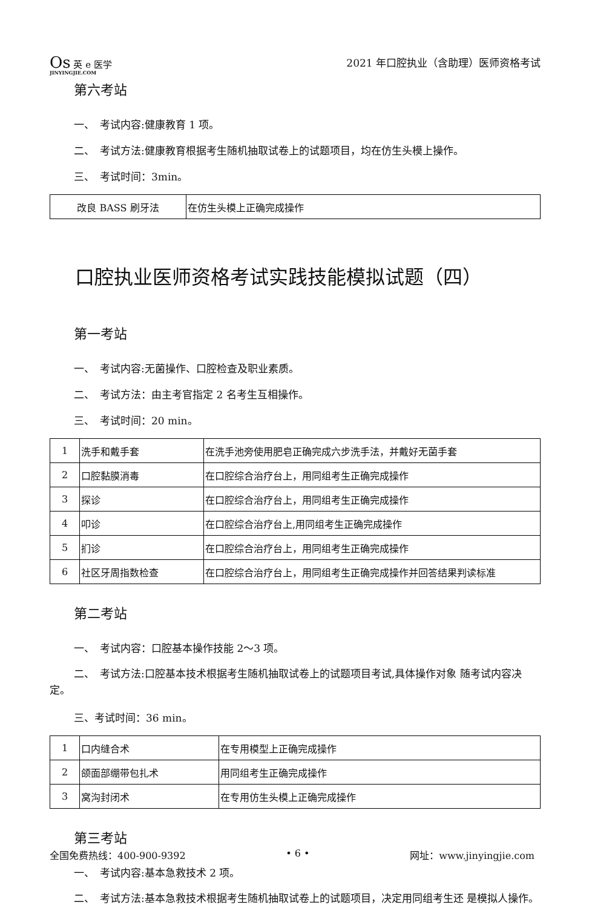Os 英 e 医学
JINYINGJIE.COM
2021 年口腔执业（含助理）医师资格考试
第六考站
一、　考试内容:健康教育 1 项。
二、　考试方法:健康教育根据考生随机抽取试卷上的试题项目，均在仿生头模上操作。
三、　考试时间：3min。
| 改良 BASS 刷牙法 | 在仿生头模上正确完成操作 |
口腔执业医师资格考试实践技能模拟试题（四）
第一考站
一、　考试内容:无菌操作、口腔检查及职业素质。
二、　考试方法：由主考官指定 2 名考生互相操作。
三、　考试时间：20 min。
| 1 | 洗手和戴手套 | 在洗手池旁使用肥皂正确完成六步洗手法，并戴好无菌手套 |
| 2 | 口腔黏膜消毒 | 在口腔综合治疗台上，用同组考生正确完成操作 |
| 3 | 探诊 | 在口腔综合治疗台上，用同组考生正确完成操作 |
| 4 | 叩诊 | 在口腔综合治疗台上,用同组考生正确完成操作 |
| 5 | 扪诊 | 在口腔综合治疗台上，用同组考生正确完成操作 |
| 6 | 社区牙周指数检查 | 在口腔综合治疗台上，用同组考生正确完成操作并回答结果判读标准 |
第二考站
一、　考试内容：口腔基本操作技能 2〜3 项。
二、　考试方法:口腔基本技术根据考生随机抽取试卷上的试题项目考试,具体操作对象 随考试内容决定。
三、考试时间：36 min。
| 1 | 口内缝合术 | 在专用模型上正确完成操作 |
| 2 | 颌面部绷带包扎术 | 用同组考生正确完成操作 |
| 3 | 窝沟封闭术 | 在专用仿生头模上正确完成操作 |
第三考站
一、　考试内容:基本急救技术 2 项。
二、　考试方法:基本急救技术根据考生随机抽取试卷上的试题项目，决定用同组考生还 是模拟人操作。
全国免费热线：400-900-9392 • 6 • 网址：www.jinyingjie.com